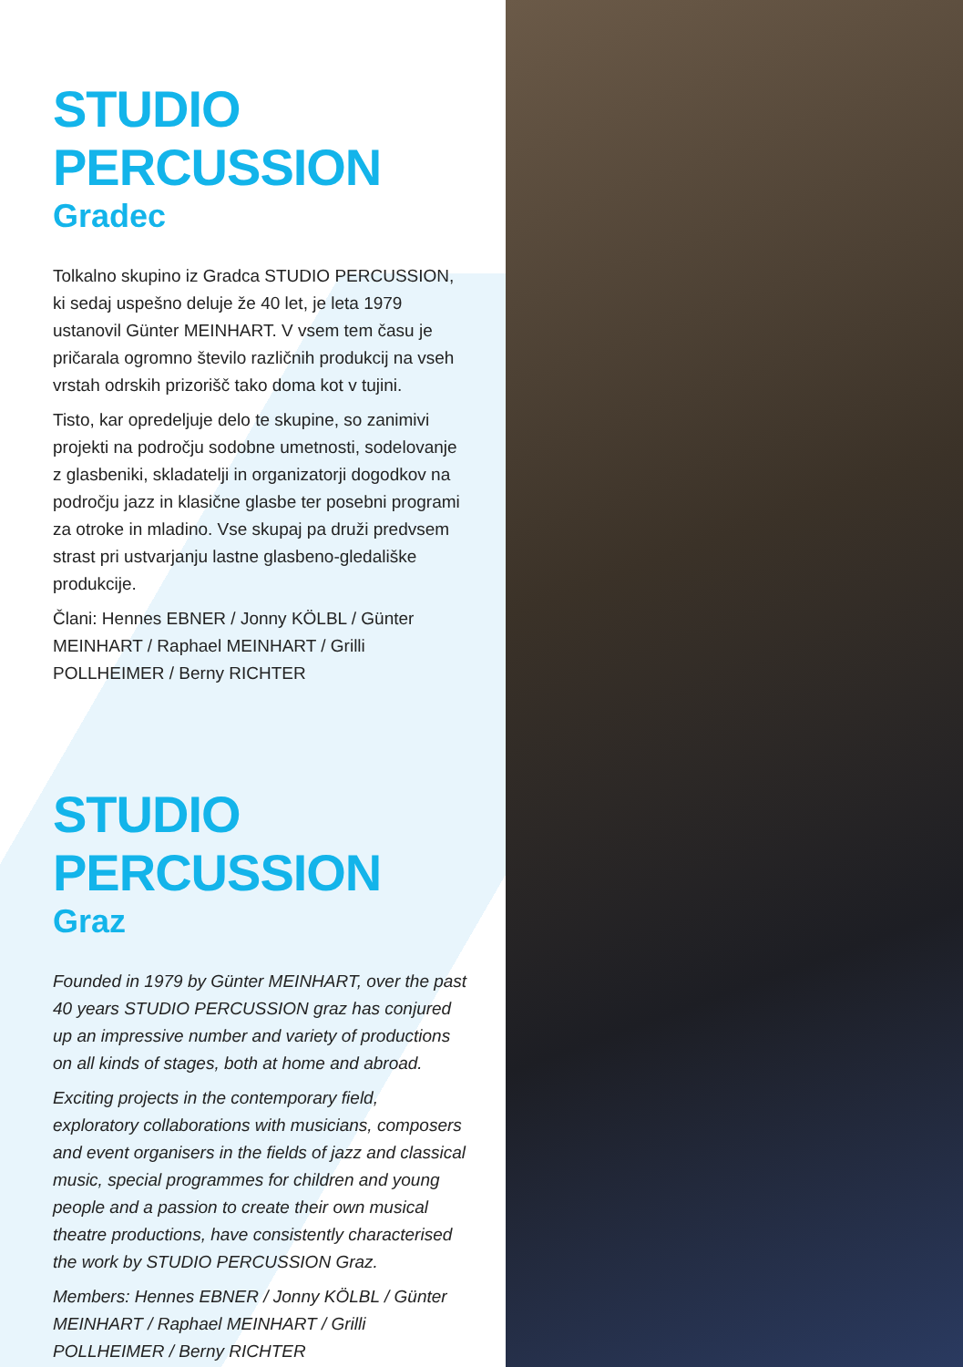STUDIO
PERCUSSION
Gradec
Tolkalno skupino iz Gradca STUDIO PERCUSSION, ki sedaj uspešno deluje že 40 let, je leta 1979 ustanovil Günter MEINHART. V vsem tem času je pričarala ogromno število različnih produkcij na vseh vrstah odrskih prizorišč tako doma kot v tujini.
Tisto, kar opredeljuje delo te skupine, so zanimivi projekti na področju sodobne umetnosti, sodelovanje z glasbeniki, skladatelji in organizatorji dogodkov na področju jazz in klasične glasbe ter posebni programi za otroke in mladino. Vse skupaj pa druži predvsem strast pri ustvarjanju lastne glasbeno-gledališke produkcije.
Člani: Hennes EBNER / Jonny KÖLBL / Günter MEINHART / Raphael MEINHART / Grilli POLLHEIMER / Berny RICHTER
STUDIO
PERCUSSION
Graz
Founded in 1979 by Günter MEINHART, over the past 40 years STUDIO PERCUSSION graz has conjured up an impressive number and variety of productions on all kinds of stages, both at home and abroad.
Exciting projects in the contemporary field, exploratory collaborations with musicians, composers and event organisers in the fields of jazz and classical music, special programmes for children and young people and a passion to create their own musical theatre productions, have consistently characterised the work by STUDIO PERCUSSION Graz.
Members: Hennes EBNER / Jonny KÖLBL / Günter MEINHART / Raphael MEINHART / Grilli POLLHEIMER / Berny RICHTER